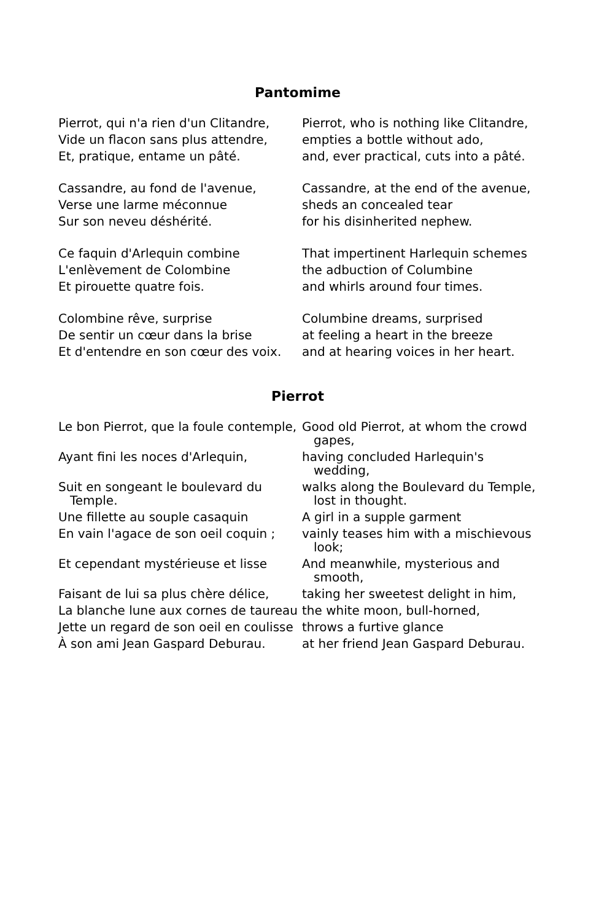Pantomime
| Pierrot, qui n'a rien d'un Clitandre, | Pierrot, who is nothing like Clitandre, |
| Vide un flacon sans plus attendre, | empties a bottle without ado, |
| Et, pratique, entame un pâté. | and, ever practical, cuts into a pâté. |
| Cassandre, au fond de l'avenue, | Cassandre, at the end of the avenue, |
| Verse une larme méconnue | sheds an concealed tear |
| Sur son neveu déshérité. | for his disinherited nephew. |
| Ce faquin d'Arlequin combine | That impertinent Harlequin schemes |
| L'enlèvement de Colombine | the adbuction of Columbine |
| Et pirouette quatre fois. | and whirls around four times. |
| Colombine rêve, surprise | Columbine dreams, surprised |
| De sentir un cœur dans la brise | at feeling a heart in the breeze |
| Et d'entendre en son cœur des voix. | and at hearing voices in her heart. |
Pierrot
| Le bon Pierrot, que la foule contemple, | Good old Pierrot, at whom the crowd gapes, |
| Ayant fini les noces d'Arlequin, | having concluded Harlequin's wedding, |
| Suit en songeant le boulevard du Temple. | walks along the Boulevard du Temple, lost in thought. |
| Une fillette au souple casaquin | A girl in a supple garment |
| En vain l'agace de son oeil coquin ; | vainly teases him with a mischievous look; |
| Et cependant mystérieuse et lisse | And meanwhile, mysterious and smooth, |
| Faisant de lui sa plus chère délice, | taking her sweetest delight in him, |
| La blanche lune aux cornes de taureau | the white moon, bull-horned, |
| Jette un regard de son oeil en coulisse | throws a furtive glance |
| À son ami Jean Gaspard Deburau. | at her friend Jean Gaspard Deburau. |